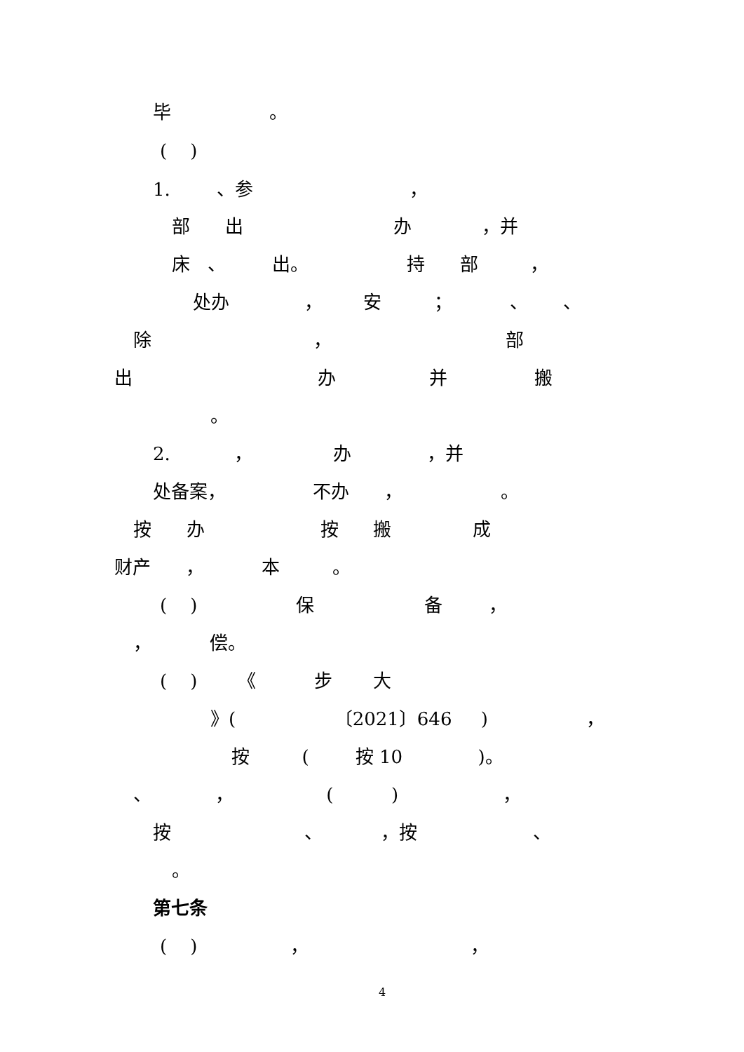毕 。
( )
1. 、参 ，
部 出 办 ，并
床 、 出。 持 部 ，
处办 ， 安 ； 、 、
除 ， 部
出 办 并 搬
。
2. ， 办 ，并
处备案， 不办 ， 。
按 办 按 搬 成
财产 ， 本 。
( ) 保 备 ，
， 偿。
( ) 《 步 大
》( 〔2021〕646 ) ，
按 ( 按 10 )。
、 ， ( ) ，
按 、 ，按 、
。
第七条
( ) ， ，
4